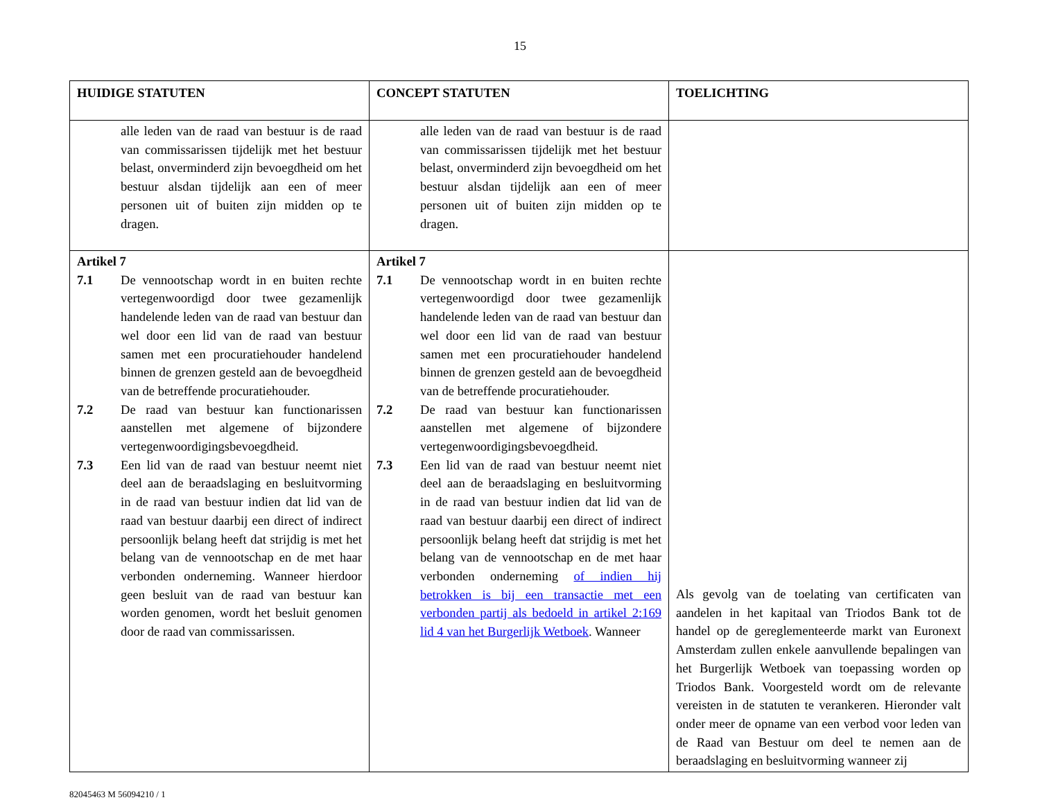15
| HUIDIGE STATUTEN | CONCEPT STATUTEN | TOELICHTING |
| --- | --- | --- |
| alle leden van de raad van bestuur is de raad van commissarissen tijdelijk met het bestuur belast, onverminderd zijn bevoegdheid om het bestuur alsdan tijdelijk aan een of meer personen uit of buiten zijn midden op te dragen. | alle leden van de raad van bestuur is de raad van commissarissen tijdelijk met het bestuur belast, onverminderd zijn bevoegdheid om het bestuur alsdan tijdelijk aan een of meer personen uit of buiten zijn midden op te dragen. | |
| Artikel 7 7.1 De vennootschap wordt in en buiten rechte vertegenwoordigd door twee gezamenlijk handelende leden van de raad van bestuur dan wel door een lid van de raad van bestuur samen met een procuratiehouder handelend binnen de grenzen gesteld aan de bevoegdheid van de betreffende procuratiehouder. 7.2 De raad van bestuur kan functionarissen aanstellen met algemene of bijzondere vertegenwoordigingsbevoegdheid. 7.3 Een lid van de raad van bestuur neemt niet deel aan de beraadslaging en besluitvorming in de raad van bestuur indien dat lid van de raad van bestuur daarbij een direct of indirect persoonlijk belang heeft dat strijdig is met het belang van de vennootschap en de met haar verbonden onderneming. Wanneer hierdoor geen besluit van de raad van bestuur kan worden genomen, wordt het besluit genomen door de raad van commissarissen. | Artikel 7 7.1 De vennootschap wordt in en buiten rechte vertegenwoordigd door twee gezamenlijk handelende leden van de raad van bestuur dan wel door een lid van de raad van bestuur samen met een procuratiehouder handelend binnen de grenzen gesteld aan de bevoegdheid van de betreffende procuratiehouder. 7.2 De raad van bestuur kan functionarissen aanstellen met algemene of bijzondere vertegenwoordigingsbevoegdheid. 7.3 Een lid van de raad van bestuur neemt niet deel aan de beraadslaging en besluitvorming in de raad van bestuur indien dat lid van de raad van bestuur daarbij een direct of indirect persoonlijk belang heeft dat strijdig is met het belang van de vennootschap en de met haar verbonden onderneming of indien hij betrokken is bij een transactie met een verbonden partij als bedoeld in artikel 2:169 lid 4 van het Burgerlijk Wetboek . Wanneer | Als gevolg van de toelating van certificaten van aandelen in het kapitaal van Triodos Bank tot de handel op de gereglementeerde markt van Euronext Amsterdam zullen enkele aanvullende bepalingen van het Burgerlijk Wetboek van toepassing worden op Triodos Bank. Voorgesteld wordt om de relevante vereisten in de statuten te verankeren. Hieronder valt onder meer de opname van een verbod voor leden van de Raad van Bestuur om deel te nemen aan de beraadslaging en besluitvorming wanneer zij |
82045463 M 56094210 / 1